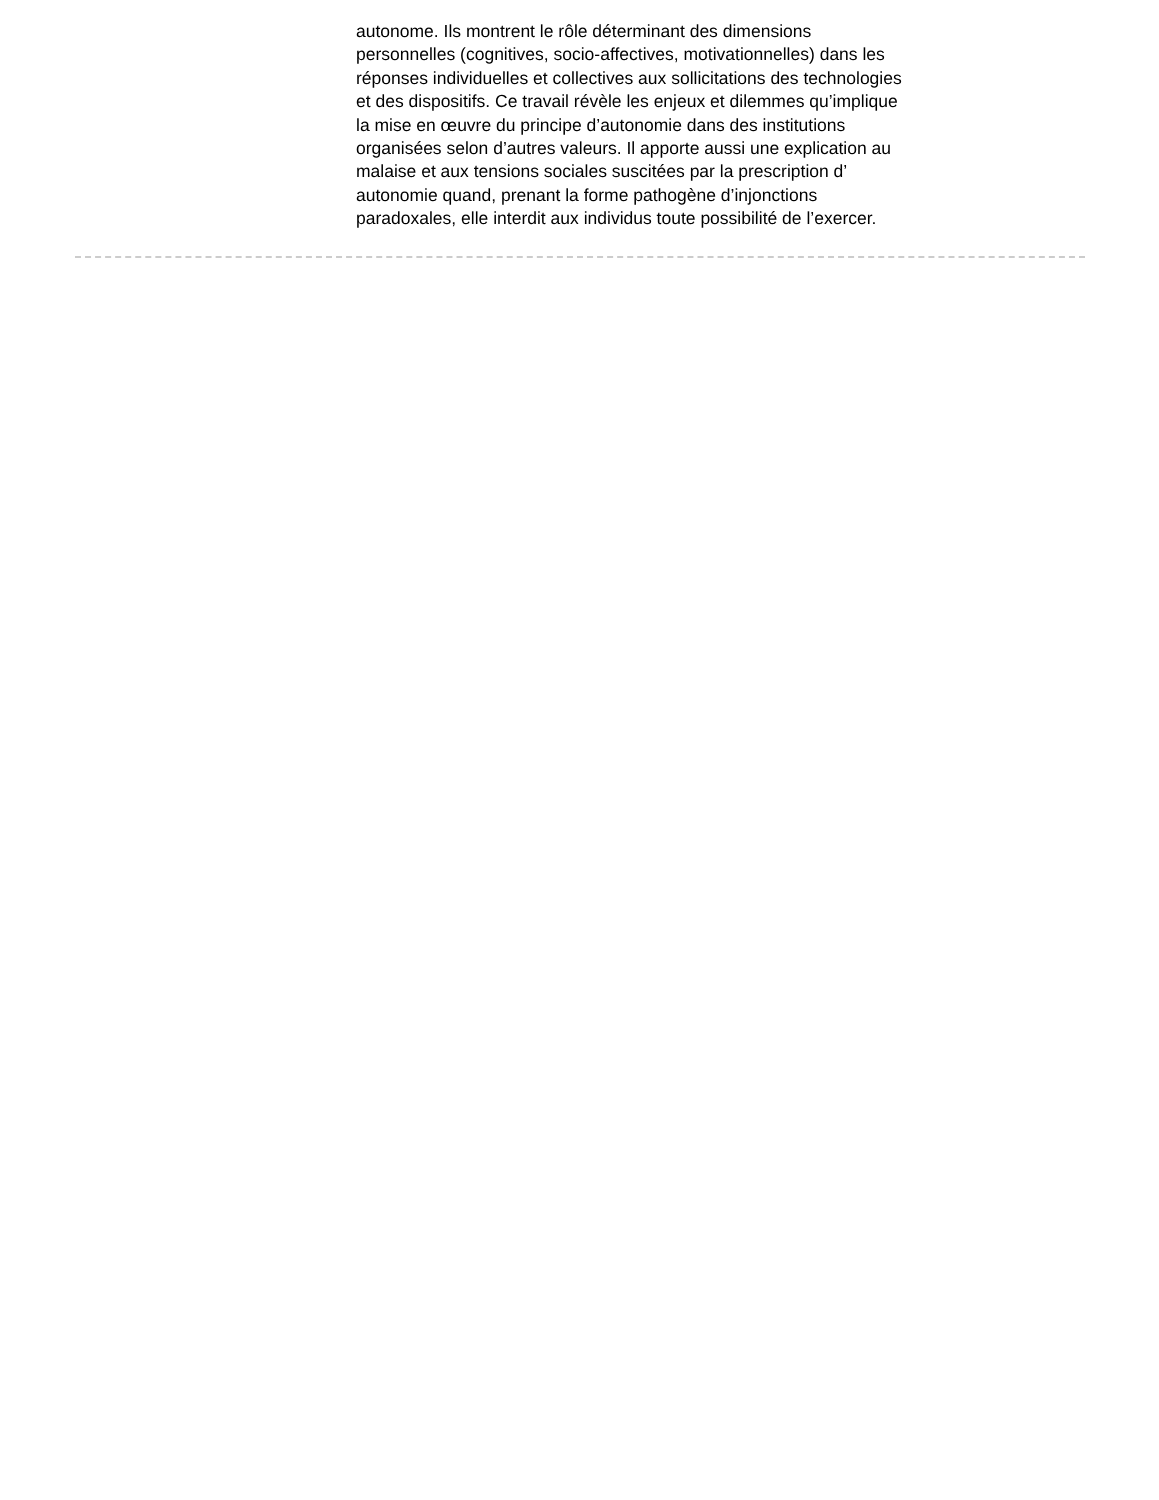autonome. Ils montrent le rôle déterminant des dimensions
personnelles (cognitives, socio-affectives, motivationnelles) dans les
réponses individuelles et collectives aux sollicitations des technologies
et des dispositifs. Ce travail révèle les enjeux et dilemmes qu’implique
la mise en œuvre du principe d’autonomie dans des institutions
organisées selon d’autres valeurs. Il apporte aussi une explication au
malaise et aux tensions sociales suscitées par la prescription d’
autonomie quand, prenant la forme pathogène d’injonctions
paradoxales, elle interdit aux individus toute possibilité de l’exercer.